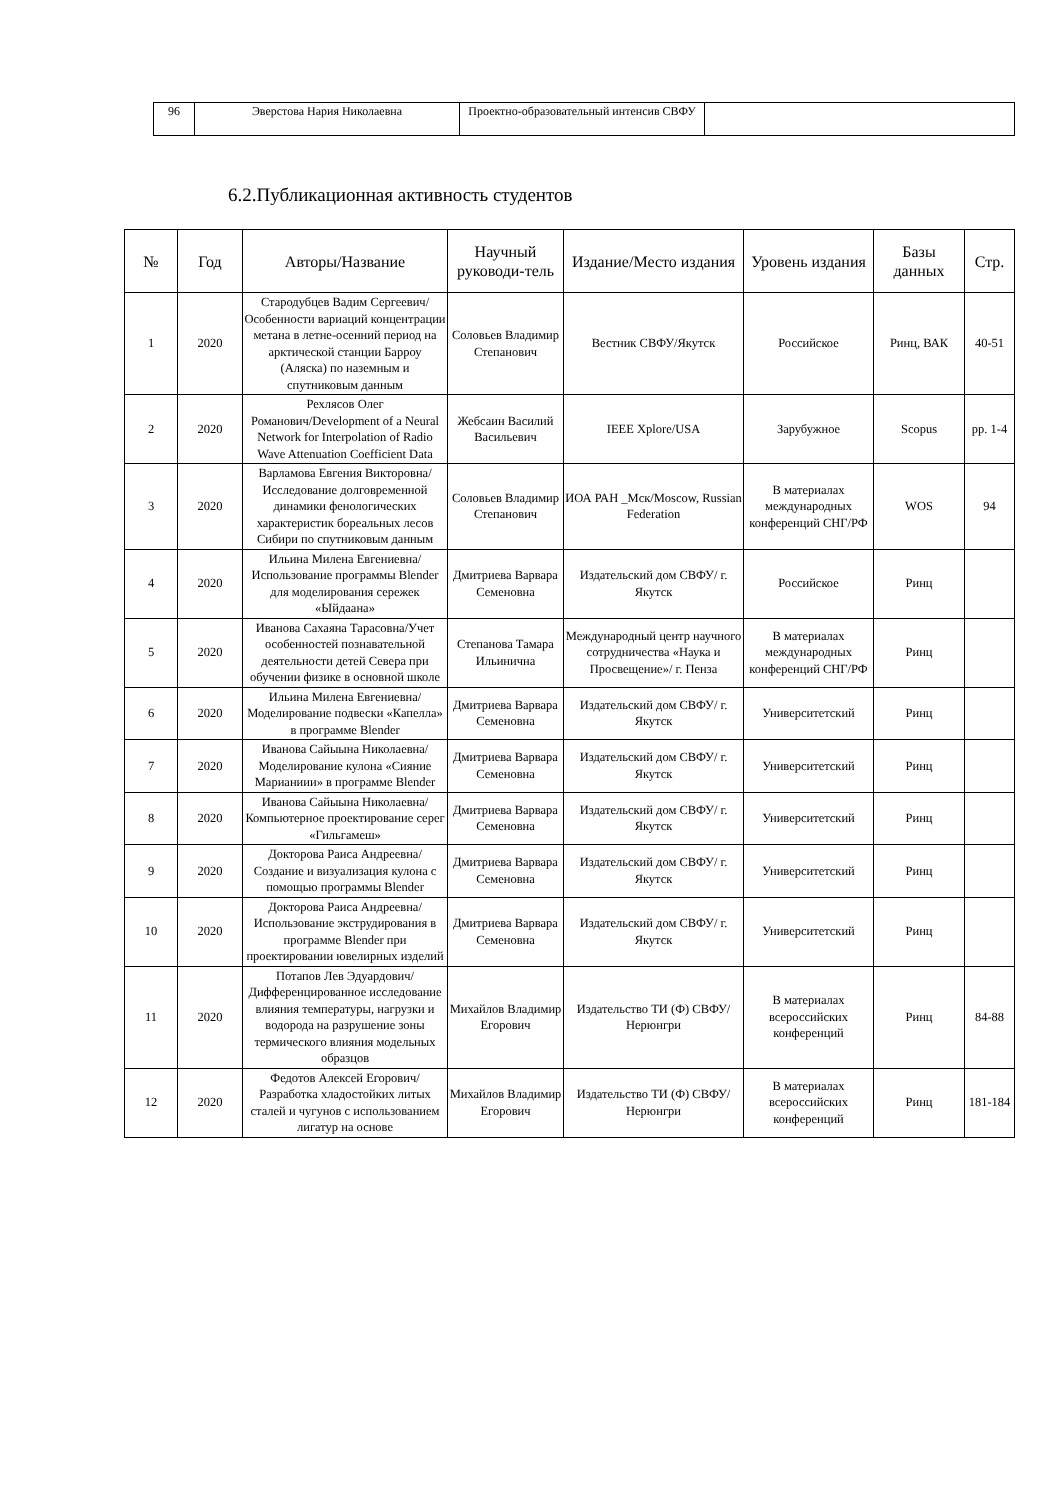| 96 | Эверстова Нария Николаевна | Проектно-образовательный интенсив СВФУ | |
6.2.Публикационная активность студентов
| № | Год | Авторы/Название | Научный руководи-тель | Издание/Место издания | Уровень издания | Базы данных | Стр. |
| --- | --- | --- | --- | --- | --- | --- | --- |
| 1 | 2020 | Стародубцев Вадим Сергеевич/Особенности вариаций концентрации метана в летне-осенний период на арктической станции Барроу (Аляска) по наземным и спутниковым данным | Соловьев Владимир Степанович | Вестник СВФУ/Якутск | Российское | Ринц, ВАК | 40-51 |
| 2 | 2020 | Рехлясов Олег Романович/Development of a Neural Network for Interpolation of Radio Wave Attenuation Coefficient Data | Жебсаин Василий Васильевич | IEEE Xplore/USA | Зарубужное | Scopus | pp. 1-4 |
| 3 | 2020 | Варламова Евгения Викторовна/Исследование долговременной динамики фенологических характеристик бореальных лесов Сибири по спутниковым данным | Соловьев Владимир Степанович | ИОА РАН _Мск/Moscow, Russian Federation | В материалах международных конференций СНГ/РФ | WOS | 94 |
| 4 | 2020 | Ильина Милена Евгениевна/Использование программы Blender для моделирования сережек «Ыйдаана» | Дмитриева Варвара Семеновна | Издательский дом СВФУ/ г. Якутск | Российское | Ринц | |
| 5 | 2020 | Иванова Сахаяна Тарасовна/Учет особенностей познавательной деятельности детей Севера при обучении физике в основной школе | Степанова Тамара Ильинична | Международный центр научного сотрудничества «Наука и Просвещение»/ г. Пенза | В материалах международных конференций СНГ/РФ | Ринц | |
| 6 | 2020 | Ильина Милена Евгениевна/Моделирование подвески «Капелла» в программе Blender | Дмитриева Варвара Семеновна | Издательский дом СВФУ/ г. Якутск | Университетский | Ринц | |
| 7 | 2020 | Иванова Сайыына Николаевна/Моделирование кулона «Сияние Марианиии» в программе Blender | Дмитриева Варвара Семеновна | Издательский дом СВФУ/ г. Якутск | Университетский | Ринц | |
| 8 | 2020 | Иванова Сайыына Николаевна/Компьютерное проектирование серег «Гильгамеш» | Дмитриева Варвара Семеновна | Издательский дом СВФУ/ г. Якутск | Университетский | Ринц | |
| 9 | 2020 | Докторова Раиса Андреевна/Создание и визуализация кулона с помощью программы Blender | Дмитриева Варвара Семеновна | Издательский дом СВФУ/ г. Якутск | Университетский | Ринц | |
| 10 | 2020 | Докторова Раиса Андреевна/Использование экструдирования в программе Blender при проектировании ювелирных изделий | Дмитриева Варвара Семеновна | Издательский дом СВФУ/ г. Якутск | Университетский | Ринц | |
| 11 | 2020 | Потапов Лев Эдуардович/Дифференцированное исследование влияния температуры, нагрузки и водорода на разрушение зоны термического влияния модельных образцов | Михайлов Владимир Егорович | Издательство ТИ (Ф) СВФУ/Нерюнгри | В материалах всероссийских конференций | Ринц | 84-88 |
| 12 | 2020 | Федотов Алексей Егорович/Разработка хладостойких литых сталей и чугунов с использованием лигатур на основе | Михайлов Владимир Егорович | Издательство ТИ (Ф) СВФУ/Нерюнгри | В материалах всероссийских конференций | Ринц | 181-184 |